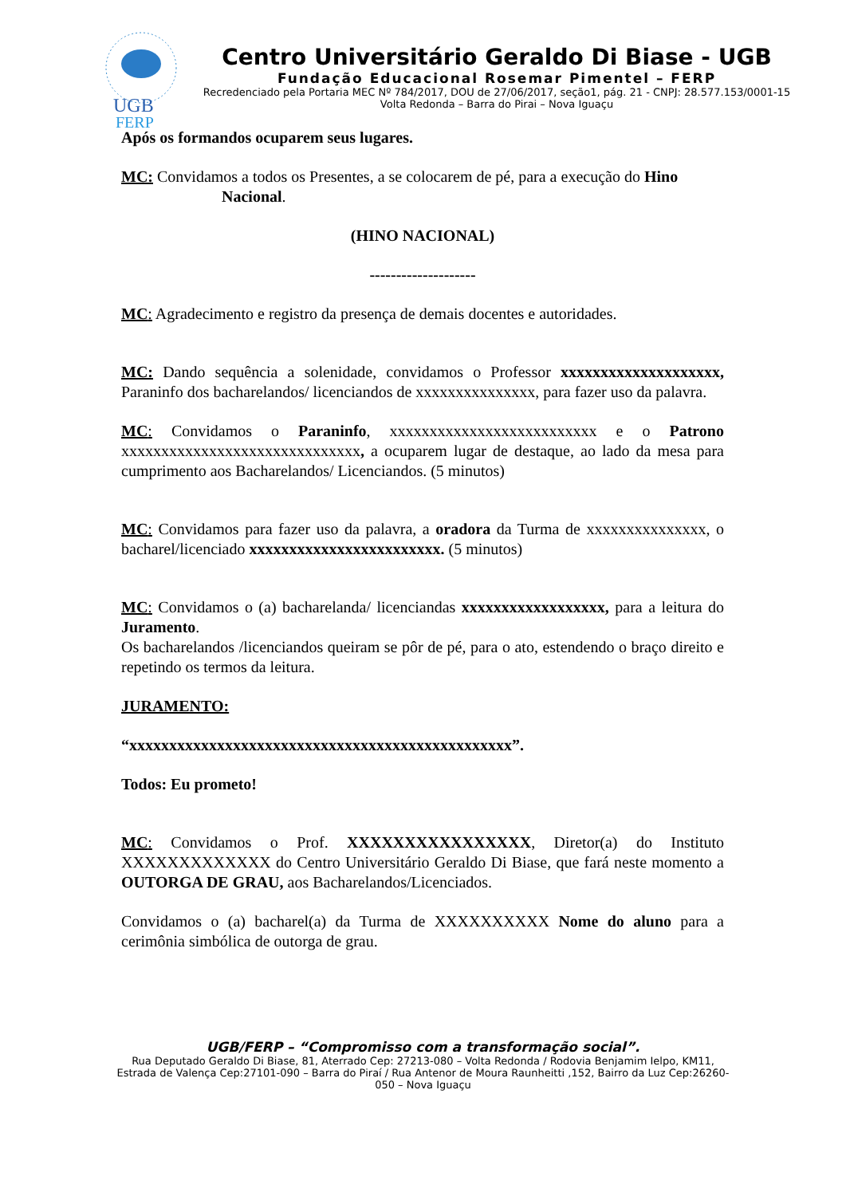UGB
FERP
Centro Universitário Geraldo Di Biase - UGB
Fundação Educacional Rosemar Pimentel – FERP
Recredenciado pela Portaria MEC Nº 784/2017, DOU de 27/06/2017, seção1, pág. 21 - CNPJ: 28.577.153/0001-15
Volta Redonda – Barra do Pirai – Nova Iguaçu
Após os formandos ocuparem seus lugares.
MC: Convidamos a todos os Presentes, a se colocarem de pé, para a execução do Hino
Nacional.
(HINO NACIONAL)
--------------------
MC: Agradecimento e registro da presença de demais docentes e autoridades.
MC: Dando sequência a solenidade, convidamos o Professor xxxxxxxxxxxxxxxxxxxx, Paraninfo dos bacharelandos/ licenciandos de xxxxxxxxxxxxxxx, para fazer uso da palavra.
MC: Convidamos o Paraninfo, xxxxxxxxxxxxxxxxxxxxxxxxxx e o Patrono xxxxxxxxxxxxxxxxxxxxxxxxxxxxxx, a ocuparem lugar de destaque, ao lado da mesa para cumprimento aos Bacharelandos/ Licenciandos. (5 minutos)
MC: Convidamos para fazer uso da palavra, a oradora da Turma de xxxxxxxxxxxxxxx, o bacharel/licenciado xxxxxxxxxxxxxxxxxxxxxxxx. (5 minutos)
MC: Convidamos o (a) bacharelanda/ licenciandas xxxxxxxxxxxxxxxxxx, para a leitura do Juramento.
Os bacharelandos /licenciandos queiram se pôr de pé, para o ato, estendendo o braço direito e repetindo os termos da leitura.
JURAMENTO:
“xxxxxxxxxxxxxxxxxxxxxxxxxxxxxxxxxxxxxxxxxxxxxxxx”.
Todos: Eu prometo!
MC: Convidamos o Prof. XXXXXXXXXXXXXXXX, Diretor(a) do Instituto XXXXXXXXXXXXX do Centro Universitário Geraldo Di Biase, que fará neste momento a OUTORGA DE GRAU, aos Bacharelandos/Licenciados.
Convidamos o (a) bacharel(a) da Turma de XXXXXXXXXX Nome do aluno para a cerimônia simbólica de outorga de grau.
UGB/FERP – “Compromisso com a transformação social”.
Rua Deputado Geraldo Di Biase, 81, Aterrado Cep: 27213-080 – Volta Redonda / Rodovia Benjamim Ielpo, KM11, Estrada de Valença Cep:27101-090 – Barra do Piraí / Rua Antenor de Moura Raunheitti ,152, Bairro da Luz Cep:26260-050 – Nova Iguaçu